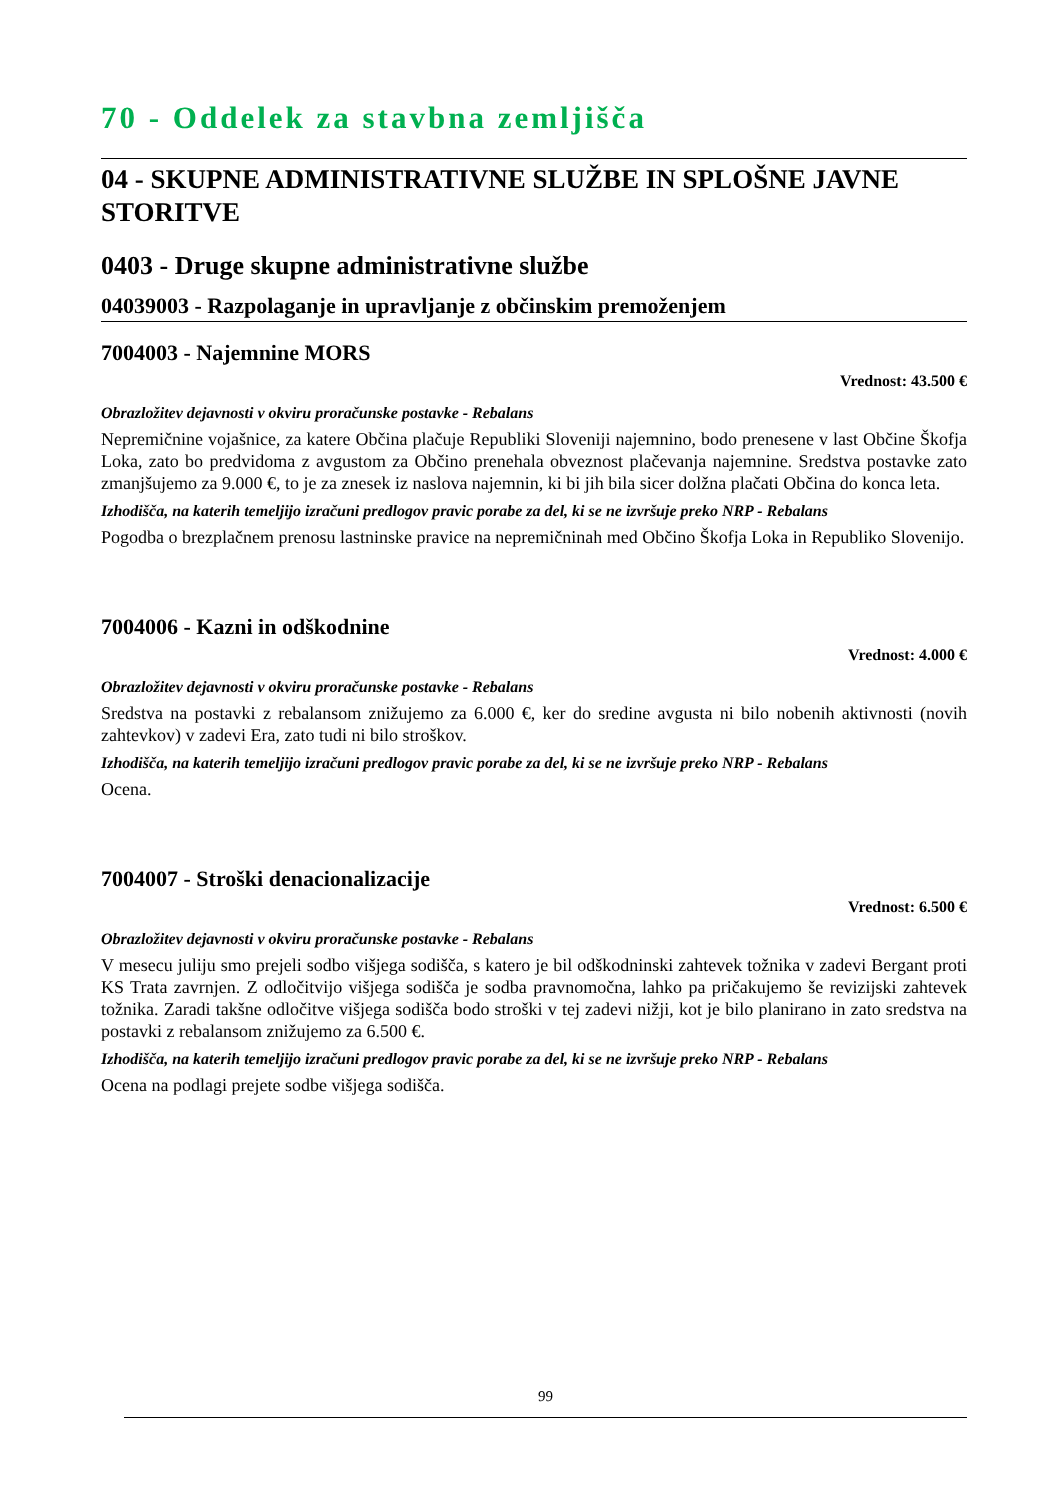70 - Oddelek za stavbna zemljišča
04 - SKUPNE ADMINISTRATIVNE SLUŽBE IN SPLOŠNE JAVNE STORITVE
0403 - Druge skupne administrativne službe
04039003 - Razpolaganje in upravljanje z občinskim premoženjem
7004003 - Najemnine MORS
Vrednost: 43.500 €
Obrazložitev dejavnosti v okviru proračunske postavke - Rebalans
Nepremičnine vojašnice, za katere Občina plačuje Republiki Sloveniji najemnino, bodo prenesene v last Občine Škofja Loka, zato bo predvidoma z avgustom za Občino prenehala obveznost plačevanja najemnine. Sredstva postavke zato zmanjšujemo za 9.000 €, to je za znesek iz naslova najemnin, ki bi jih bila sicer dolžna plačati Občina do konca leta.
Izhodišča, na katerih temeljijo izračuni predlogov pravic porabe za del, ki se ne izvršuje preko NRP - Rebalans
Pogodba o brezplačnem prenosu lastninske pravice na nepremičninah med Občino Škofja Loka in Republiko Slovenijo.
7004006 - Kazni in odškodnine
Vrednost: 4.000 €
Obrazložitev dejavnosti v okviru proračunske postavke - Rebalans
Sredstva na postavki z rebalansom znižujemo za 6.000 €, ker do sredine avgusta ni bilo nobenih aktivnosti (novih zahtevkov) v zadevi Era, zato tudi ni bilo stroškov.
Izhodišča, na katerih temeljijo izračuni predlogov pravic porabe za del, ki se ne izvršuje preko NRP - Rebalans
Ocena.
7004007 - Stroški denacionalizacije
Vrednost: 6.500 €
Obrazložitev dejavnosti v okviru proračunske postavke - Rebalans
V mesecu juliju smo prejeli sodbo višjega sodišča, s katero je bil odškodninski zahtevek tožnika v zadevi Bergant proti KS Trata zavrnjen. Z odločitvijo višjega sodišča je sodba pravnomočna, lahko pa pričakujemo še revizijski zahtevek tožnika. Zaradi takšne odločitve višjega sodišča bodo stroški v tej zadevi nižji, kot je bilo planirano in zato sredstva na postavki z rebalansom znižujemo za 6.500 €.
Izhodišča, na katerih temeljijo izračuni predlogov pravic porabe za del, ki se ne izvršuje preko NRP - Rebalans
Ocena na podlagi prejete sodbe višjega sodišča.
99